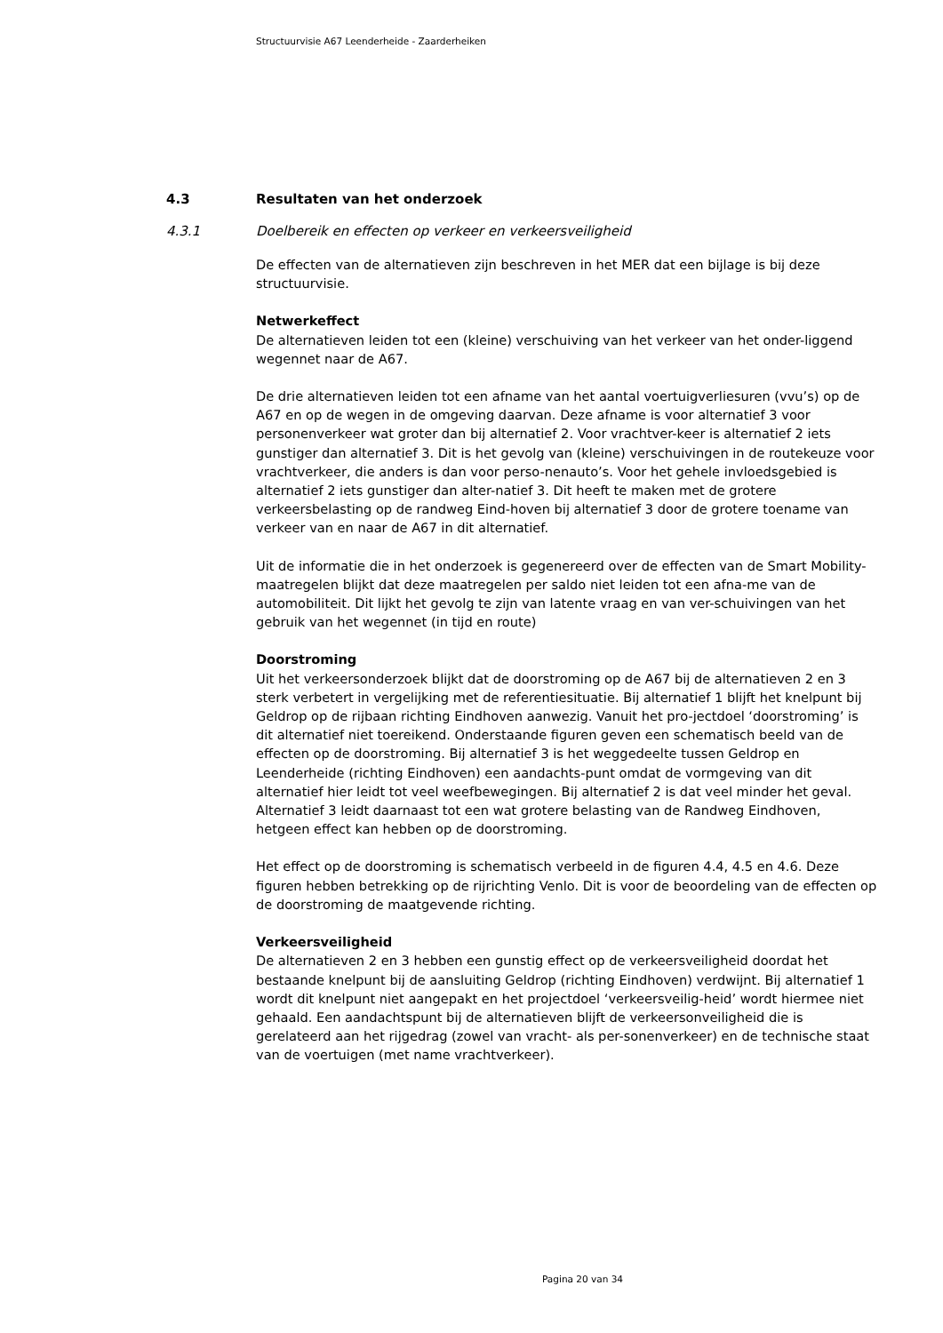Structuurvisie A67 Leenderheide - Zaarderheiken
4.3 Resultaten van het onderzoek
4.3.1 Doelbereik en effecten op verkeer en verkeersveiligheid
De effecten van de alternatieven zijn beschreven in het MER dat een bijlage is bij deze structuurvisie.
Netwerkeffect
De alternatieven leiden tot een (kleine) verschuiving van het verkeer van het onder-liggend wegennet naar de A67.
De drie alternatieven leiden tot een afname van het aantal voertuigverliesuren (vvu’s) op de A67 en op de wegen in de omgeving daarvan. Deze afname is voor alternatief 3 voor personenverkeer wat groter dan bij alternatief 2. Voor vrachtver-keer is alternatief 2 iets gunstiger dan alternatief 3. Dit is het gevolg van (kleine) verschuivingen in de routekeuze voor vrachtverkeer, die anders is dan voor perso-nenauto’s. Voor het gehele invloedsgebied is alternatief 2 iets gunstiger dan alter-natief 3. Dit heeft te maken met de grotere verkeersbelasting op de randweg Eind-hoven bij alternatief 3 door de grotere toename van verkeer van en naar de A67 in dit alternatief.
Uit de informatie die in het onderzoek is gegenereerd over de effecten van de Smart Mobility-maatregelen blijkt dat deze maatregelen per saldo niet leiden tot een afna-me van de automobiliteit. Dit lijkt het gevolg te zijn van latente vraag en van ver-schuivingen van het gebruik van het wegennet (in tijd en route)
Doorstroming
Uit het verkeersonderzoek blijkt dat de doorstroming op de A67 bij de alternatieven 2 en 3 sterk verbetert in vergelijking met de referentiesituatie. Bij alternatief 1 blijft het knelpunt bij Geldrop op de rijbaan richting Eindhoven aanwezig. Vanuit het pro-jectdoel ‘doorstroming’ is dit alternatief niet toereikend. Onderstaande figuren geven een schematisch beeld van de effecten op de doorstroming. Bij alternatief 3 is het weggedeelte tussen Geldrop en Leenderheide (richting Eindhoven) een aandachts-punt omdat de vormgeving van dit alternatief hier leidt tot veel weefbewegingen. Bij alternatief 2 is dat veel minder het geval. Alternatief 3 leidt daarnaast tot een wat grotere belasting van de Randweg Eindhoven, hetgeen effect kan hebben op de doorstroming.
Het effect op de doorstroming is schematisch verbeeld in de figuren 4.4, 4.5 en 4.6. Deze figuren hebben betrekking op de rijrichting Venlo. Dit is voor de beoordeling van de effecten op de doorstroming de maatgevende richting.
Verkeersveiligheid
De alternatieven 2 en 3 hebben een gunstig effect op de verkeersveiligheid doordat het bestaande knelpunt bij de aansluiting Geldrop (richting Eindhoven) verdwijnt. Bij alternatief 1 wordt dit knelpunt niet aangepakt en het projectdoel ‘verkeersveilig-heid’ wordt hiermee niet gehaald. Een aandachtspunt bij de alternatieven blijft de verkeersonveiligheid die is gerelateerd aan het rijgedrag (zowel van vracht- als per-sonenverkeer) en de technische staat van de voertuigen (met name vrachtverkeer).
Pagina 20 van 34